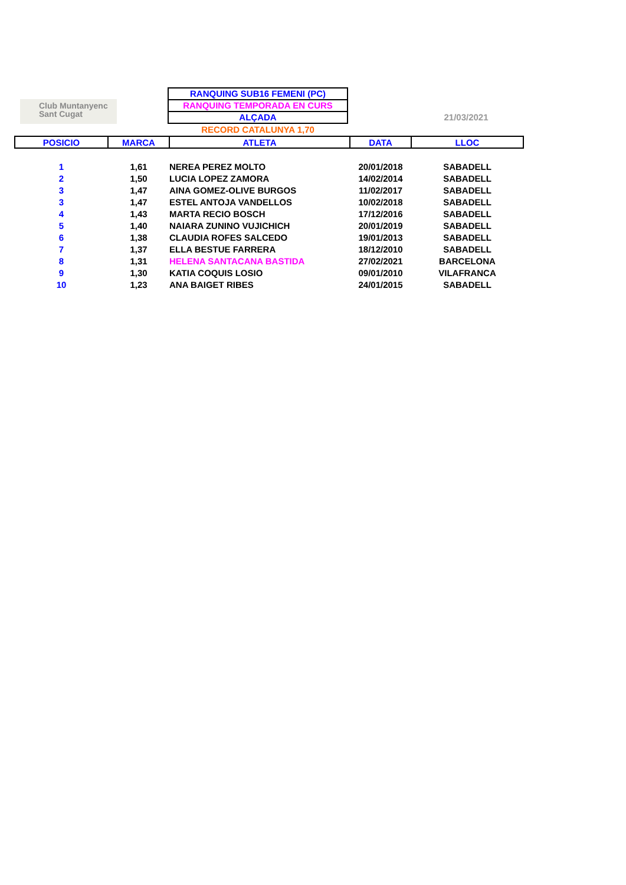Club Muntanyenc
Sant Cugat
21/03/2021
RANQUING SUB16 FEMENI (PC)
RANQUING TEMPORADA EN CURS
ALÇADA
RECORD CATALUNYA 1,70
| POSICIO | MARCA | ATLETA | DATA | LLOC |
| --- | --- | --- | --- | --- |
| 1 | 1,61 | NEREA PEREZ MOLTO | 20/01/2018 | SABADELL |
| 2 | 1,50 | LUCIA LOPEZ ZAMORA | 14/02/2014 | SABADELL |
| 3 | 1,47 | AINA GOMEZ-OLIVE BURGOS | 11/02/2017 | SABADELL |
| 3 | 1,47 | ESTEL ANTOJA VANDELLOS | 10/02/2018 | SABADELL |
| 4 | 1,43 | MARTA RECIO BOSCH | 17/12/2016 | SABADELL |
| 5 | 1,40 | NAIARA ZUNINO VUJICHICH | 20/01/2019 | SABADELL |
| 6 | 1,38 | CLAUDIA ROFES SALCEDO | 19/01/2013 | SABADELL |
| 7 | 1,37 | ELLA BESTUE FARRERA | 18/12/2010 | SABADELL |
| 8 | 1,31 | HELENA SANTACANA BASTIDA | 27/02/2021 | BARCELONA |
| 9 | 1,30 | KATIA COQUIS LOSIO | 09/01/2010 | VILAFRANCA |
| 10 | 1,23 | ANA BAIGET RIBES | 24/01/2015 | SABADELL |